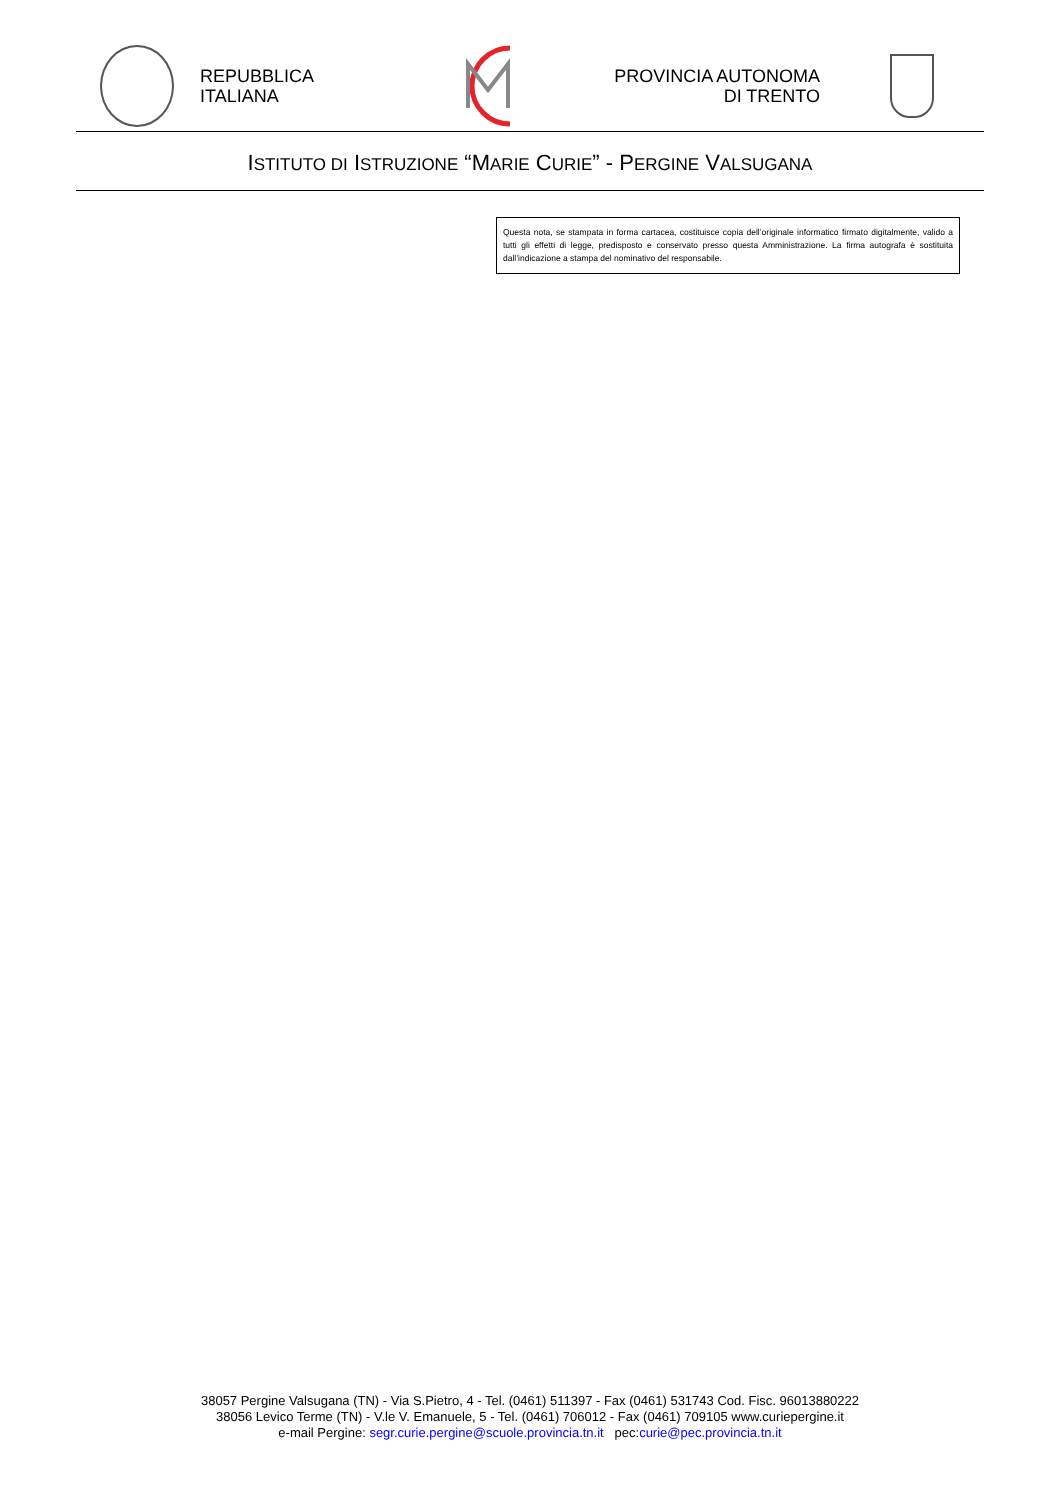REPUBBLICA
ITALIANA
PROVINCIA AUTONOMA
DI TRENTO
ISTITUTO DI ISTRUZIONE “MARIE CURIE” - PERGINE VALSUGANA
Questa nota, se stampata in forma cartacea, costituisce copia dell’originale informatico firmato digitalmente, valido a tutti gli effetti di legge, predisposto e conservato presso questa Amministrazione. La firma autografa è sostituita dall’indicazione a stampa del nominativo del responsabile.
38057 Pergine Valsugana (TN) - Via S.Pietro, 4 - Tel. (0461) 511397 - Fax (0461) 531743 Cod. Fisc. 96013880222
38056 Levico Terme (TN) - V.le V. Emanuele, 5 - Tel. (0461) 706012 - Fax (0461) 709105 www.curiepergine.it
e-mail Pergine: segr.curie.pergine@scuole.provincia.tn.it pec:curie@pec.provincia.tn.it